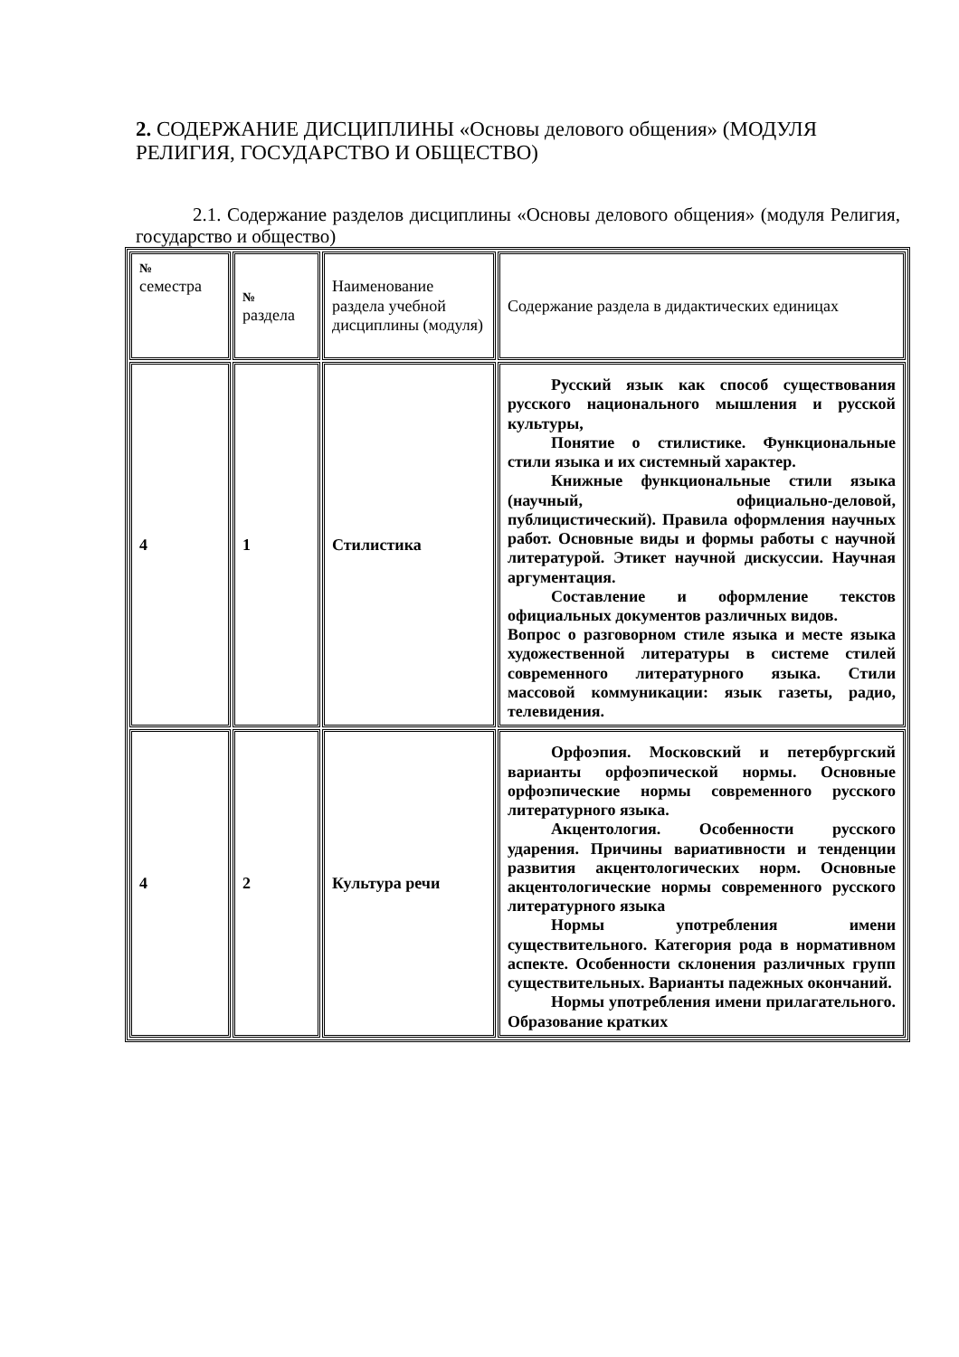2. СОДЕРЖАНИЕ ДИСЦИПЛИНЫ «Основы делового общения» (МОДУЛЯ РЕЛИГИЯ, ГОСУДАРСТВО И ОБЩЕСТВО)
2.1. Содержание разделов дисциплины «Основы делового общения» (модуля Религия, государство и общество)
| № семестра | № раздела | Наименование раздела учебной дисциплины (модуля) | Содержание раздела в дидактических единицах |
| 4 | 1 | Стилистика | Русский язык как способ существования русского национального мышления и русской культуры, Понятие о стилистике. Функциональные стили языка и их системный характер. Книжные функциональные стили языка (научный, официально-деловой, публицистический). Правила оформления научных работ. Основные виды и формы работы с научной литературой. Этикет научной дискуссии. Научная аргументация. Составление и оформление текстов официальных документов различных видов. Вопрос о разговорном стиле языка и месте языка художественной литературы в системе стилей современного литературного языка. Стили массовой коммуникации: язык газеты, радио, телевидения. |
| 4 | 2 | Культура речи | Орфоэпия. Московский и петербургский варианты орфоэпической нормы. Основные орфоэпические нормы современного русского литературного языка. Акцентология. Особенности русского ударения. Причины вариативности и тенденции развития акцентологических норм. Основные акцентологические нормы современного русского литературного языка Нормы употребления имени существительного. Категория рода в нормативном аспекте. Особенности склонения различных групп существительных. Варианты падежных окончаний. Нормы употребления имени прилагательного. Образование кратких |